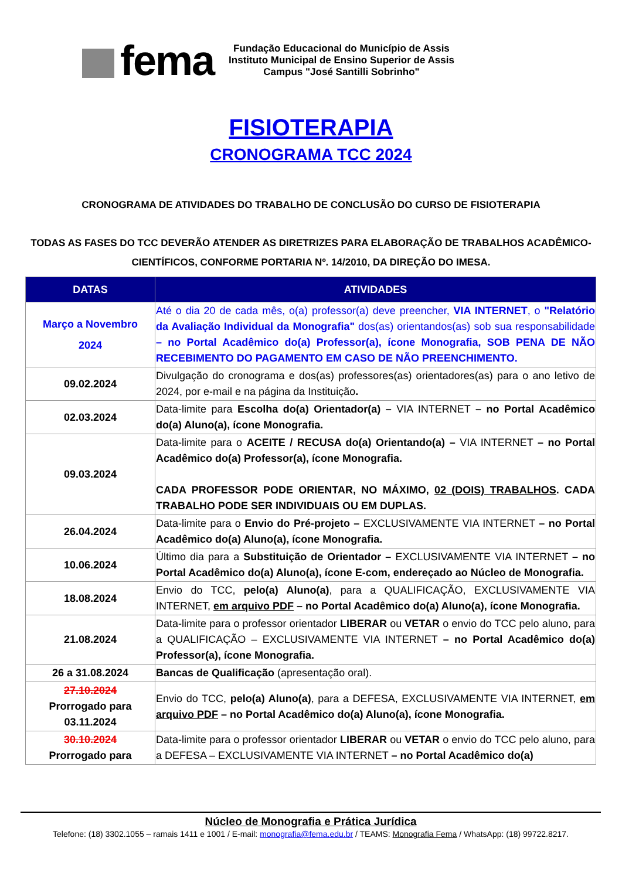fema
Fundação Educacional do Município de Assis
Instituto Municipal de Ensino Superior de Assis
Campus "José Santilli Sobrinho"
FISIOTERAPIA
CRONOGRAMA TCC 2024
CRONOGRAMA DE ATIVIDADES DO TRABALHO DE CONCLUSÃO DO CURSO DE FISIOTERAPIA
TODAS AS FASES DO TCC DEVERÃO ATENDER AS DIRETRIZES PARA ELABORAÇÃO DE TRABALHOS ACADÊMICO-CIENTÍFICOS, CONFORME PORTARIA Nº. 14/2010, DA DIREÇÃO DO IMESA.
| DATAS | ATIVIDADES |
| --- | --- |
| Março a Novembro 2024 | Até o dia 20 de cada mês, o(a) professor(a) deve preencher, VIA INTERNET , o "Relatório da Avaliação Individual da Monografia" dos(as) orientandos(as) sob sua responsabilidade – no Portal Acadêmico do(a) Professor(a), ícone Monografia, SOB PENA DE NÃO RECEBIMENTO DO PAGAMENTO EM CASO DE NÃO PREENCHIMENTO. |
| 09.02.2024 | Divulgação do cronograma e dos(as) professores(as) orientadores(as) para o ano letivo de 2024, por e-mail e na página da Instituição . |
| 02.03.2024 | Data-limite para Escolha do(a) Orientador(a) – VIA INTERNET – no Portal Acadêmico do(a) Aluno(a), ícone Monografia. |
| 09.03.2024 | Data-limite para o ACEITE / RECUSA do(a) Orientando(a) – VIA INTERNET – no Portal Acadêmico do(a) Professor(a), ícone Monografia. CADA PROFESSOR PODE ORIENTAR, NO MÁXIMO, 02 (DOIS) TRABALHOS . CADA TRABALHO PODE SER INDIVIDUAIS OU EM DUPLAS. |
| 26.04.2024 | Data-limite para o Envio do Pré-projeto – EXCLUSIVAMENTE VIA INTERNET – no Portal Acadêmico do(a) Aluno(a), ícone Monografia. |
| 10.06.2024 | Último dia para a Substituição de Orientador – EXCLUSIVAMENTE VIA INTERNET – no Portal Acadêmico do(a) Aluno(a), ícone E-com, endereçado ao Núcleo de Monografia. |
| 18.08.2024 | Envio do TCC, pelo(a) Aluno(a) , para a QUALIFICAÇÃO, EXCLUSIVAMENTE VIA INTERNET, em arquivo PDF – no Portal Acadêmico do(a) Aluno(a), ícone Monografia. |
| 21.08.2024 | Data-limite para o professor orientador LIBERAR ou VETAR o envio do TCC pelo aluno, para a QUALIFICAÇÃO – EXCLUSIVAMENTE VIA INTERNET – no Portal Acadêmico do(a) Professor(a), ícone Monografia. |
| 26 a 31.08.2024 | Bancas de Qualificação (apresentação oral). |
| 27.10.2024 Prorrogado para 03.11.2024 | Envio do TCC, pelo(a) Aluno(a) , para a DEFESA, EXCLUSIVAMENTE VIA INTERNET, em arquivo PDF – no Portal Acadêmico do(a) Aluno(a), ícone Monografia. |
| 30.10.2024 Prorrogado para | Data-limite para o professor orientador LIBERAR ou VETAR o envio do TCC pelo aluno, para a DEFESA – EXCLUSIVAMENTE VIA INTERNET – no Portal Acadêmico do(a) |
Núcleo de Monografia e Prática Jurídica
Telefone: (18) 3302.1055 – ramais 1411 e 1001 / E-mail: monografia@fema.edu.br / TEAMS: Monografia Fema / WhatsApp: (18) 99722.8217.